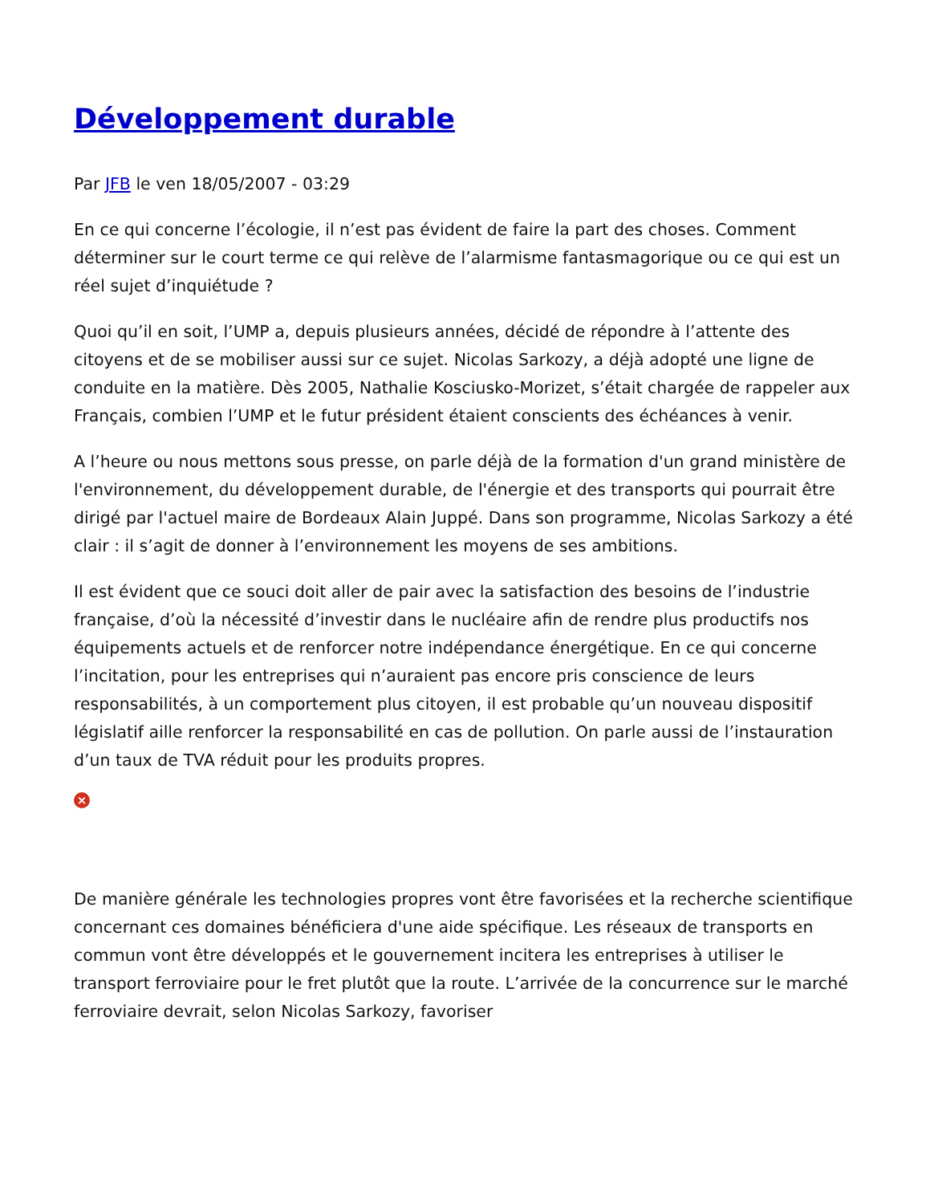Développement durable
Par JFB le ven 18/05/2007 - 03:29
En ce qui concerne l’écologie, il n’est pas évident de faire la part des choses. Comment déterminer sur le court terme ce qui relève de l’alarmisme fantasmagorique ou ce qui est un réel sujet d’inquiétude ?
Quoi qu’il en soit, l’UMP a, depuis plusieurs années, décidé de répondre à l’attente des citoyens et de se mobiliser aussi sur ce sujet. Nicolas Sarkozy, a déjà adopté une ligne de conduite en la matière. Dès 2005, Nathalie Kosciusko-Morizet, s’était chargée de rappeler aux Français, combien l’UMP et le futur président étaient conscients des échéances à venir.
A l’heure ou nous mettons sous presse, on parle déjà de la formation d'un grand ministère de l'environnement, du développement durable, de l'énergie et des transports qui pourrait être dirigé par l'actuel maire de Bordeaux Alain Juppé. Dans son programme, Nicolas Sarkozy a été clair : il s’agit de donner à l’environnement les moyens de ses ambitions.
Il est évident que ce souci doit aller de pair avec la satisfaction des besoins de l’industrie française, d’où la nécessité d’investir dans le nucléaire afin de rendre plus productifs nos équipements actuels et de renforcer notre indépendance énergétique. En ce qui concerne l’incitation, pour les entreprises qui n’auraient pas encore pris conscience de leurs responsabilités, à un comportement plus citoyen, il est probable qu’un nouveau dispositif législatif aille renforcer la responsabilité en cas de pollution. On parle aussi de l’instauration d’un taux de TVA réduit pour les produits propres.
×
De manière générale les technologies propres vont être favorisées et la recherche scientifique concernant ces domaines bénéficiera d'une aide spécifique. Les réseaux de transports en commun vont être développés et le gouvernement incitera les entreprises à utiliser le transport ferroviaire pour le fret plutôt que la route. L’arrivée de la concurrence sur le marché ferroviaire devrait, selon Nicolas Sarkozy, favoriser